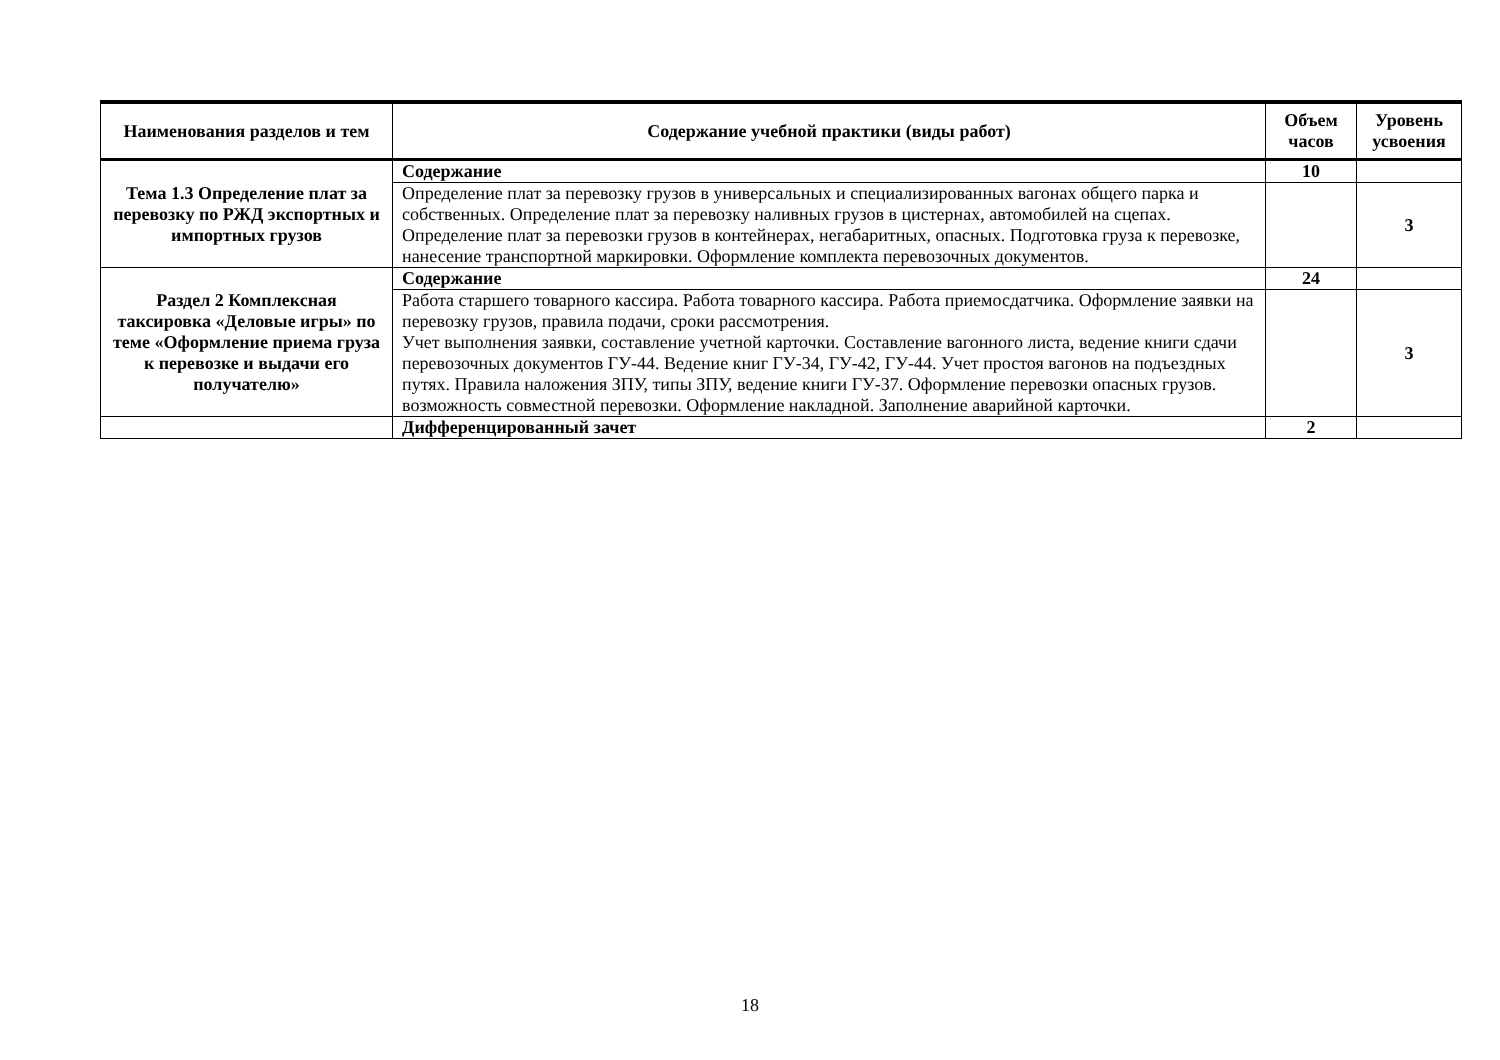| Наименования разделов и тем | Содержание учебной практики (виды работ) | Объем часов | Уровень усвоения |
| --- | --- | --- | --- |
| Тема 1.3 Определение плат за перевозку по РЖД экспортных и импортных грузов | Содержание | 10 | |
| | Определение плат за перевозку грузов в универсальных и специализированных вагонах общего парка и собственных. Определение плат за перевозку наливных грузов в цистернах, автомобилей на сцепах. Определение плат за перевозки грузов в контейнерах, негабаритных, опасных. Подготовка груза к перевозке, нанесение транспортной маркировки. Оформление комплекта перевозочных документов. | | 3 |
| Раздел 2 Комплексная таксировка «Деловые игры» по теме «Оформление приема груза к перевозке и выдачи его получателю» | Содержание | 24 | |
| | Работа старшего товарного кассира. Работа товарного кассира. Работа приемосдатчика. Оформление заявки на перевозку грузов, правила подачи, сроки рассмотрения. Учет выполнения заявки, составление учетной карточки. Составление вагонного листа, ведение книги сдачи перевозочных документов ГУ-44. Ведение книг ГУ-34, ГУ-42, ГУ-44. Учет простоя вагонов на подъездных путях. Правила наложения ЗПУ, типы ЗПУ, ведение книги ГУ-37. Оформление перевозки опасных грузов. возможность совместной перевозки. Оформление накладной. Заполнение аварийной карточки. | | 3 |
| | Дифференцированный зачет | 2 | |
18